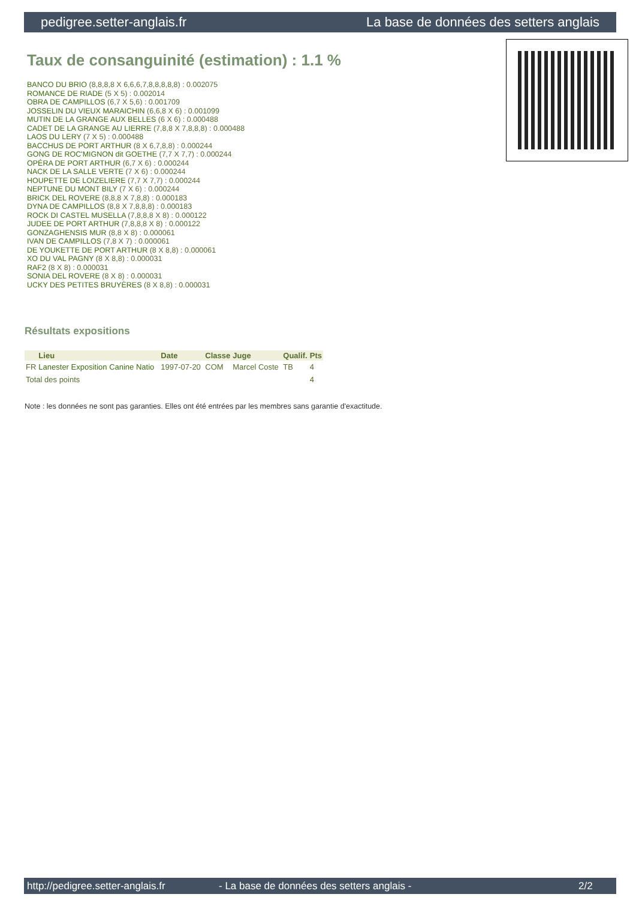pedigree.setter-anglais.fr La base de données des setters anglais
Taux de consanguinité (estimation) : 1.1 %
BANCO DU BRIO (8,8,8,8 X 6,6,6,7,8,8,8,8,8) : 0.002075
ROMANCE DE RIADE (5 X 5) : 0.002014
OBRA DE CAMPILLOS (6,7 X 5,6) : 0.001709
JOSSELIN DU VIEUX MARAICHIN (6,6,8 X 6) : 0.001099
MUTIN DE LA GRANGE AUX BELLES (6 X 6) : 0.000488
CADET DE LA GRANGE AU LIERRE (7,8,8 X 7,8,8,8) : 0.000488
LAOS DU LERY (7 X 5) : 0.000488
BACCHUS DE PORT ARTHUR (8 X 6,7,8,8) : 0.000244
GONG DE ROC'MIGNON dit GOETHE (7,7 X 7,7) : 0.000244
OPÉRA DE PORT ARTHUR (6,7 X 6) : 0.000244
NACK DE LA SALLE VERTE (7 X 6) : 0.000244
HOUPETTE DE LOIZELIERE (7,7 X 7,7) : 0.000244
NEPTUNE DU MONT BILY (7 X 6) : 0.000244
BRICK DEL ROVERE (8,8,8 X 7,8,8) : 0.000183
DYNA DE CAMPILLOS (8,8 X 7,8,8,8) : 0.000183
ROCK DI CASTEL MUSELLA (7,8,8,8 X 8) : 0.000122
JUDEE DE PORT ARTHUR (7,8,8,8 X 8) : 0.000122
GONZAGHENSIS MUR (8,8 X 8) : 0.000061
IVAN DE CAMPILLOS (7,8 X 7) : 0.000061
DE YOUKETTE DE PORT ARTHUR (8 X 8,8) : 0.000061
XO DU VAL PAGNY (8 X 8,8) : 0.000031
RAF2 (8 X 8) : 0.000031
SONIA DEL ROVERE (8 X 8) : 0.000031
UCKY DES PETITES BRUYÈRES (8 X 8,8) : 0.000031
Résultats expositions
| | Lieu | Date | Classe | Juge | Qualif. | Pts |
| --- | --- | --- | --- | --- | --- | --- |
| FR | Lanester Exposition Canine Natio | 1997-07-20 | COM | Marcel Coste | TB | 4 |
| Total des points | | | | | | 4 |
Note : les données ne sont pas garanties. Elles ont été entrées par les membres sans garantie d'exactitude.
http://pedigree.setter-anglais.fr - La base de données des setters anglais - 2/2